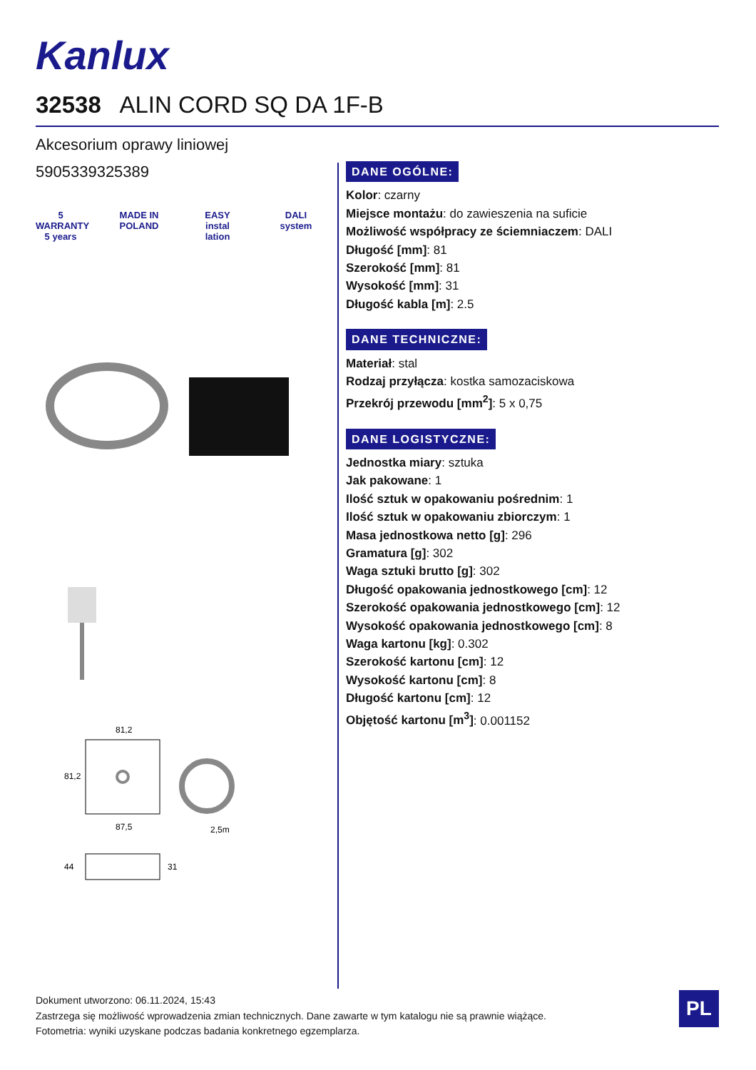Kanlux
32538 ALIN CORD SQ DA 1F-B
Akcesorium oprawy liniowej
5905339325389
5 WARRANTY 5 years
MADE IN POLAND
EASY instal lation
DALI system
81,2
87,5
2,5m
81,2
44
31
DANE OGÓLNE:
Kolor: czarny
Miejsce montażu: do zawieszenia na suficie
Możliwość współpracy ze ściemniaczem: DALI
Długość [mm]: 81
Szerokość [mm]: 81
Wysokość [mm]: 31
Długość kabla [m]: 2.5
DANE TECHNICZNE:
Materiał: stal
Rodzaj przyłącza: kostka samozaciskowa
Przekrój przewodu [mm<sup>2</sup>]: 5 x 0,75
DANE LOGISTYCZNE:
Jednostka miary: sztuka
Jak pakowane: 1
Ilość sztuk w opakowaniu pośrednim: 1
Ilość sztuk w opakowaniu zbiorczym: 1
Masa jednostkowa netto [g]: 296
Gramatura [g]: 302
Waga sztuki brutto [g]: 302
Długość opakowania jednostkowego [cm]: 12
Szerokość opakowania jednostkowego [cm]: 12
Wysokość opakowania jednostkowego [cm]: 8
Waga kartonu [kg]: 0.302
Szerokość kartonu [cm]: 12
Wysokość kartonu [cm]: 8
Długość kartonu [cm]: 12
Objętość kartonu [m<sup>3</sup>]: 0.001152
Dokument utworzono: 06.11.2024, 15:43
Zastrzega się możliwość wprowadzenia zmian technicznych. Dane zawarte w tym katalogu nie są prawnie wiążące.
Fotometria: wyniki uzyskane podczas badania konkretnego egzemplarza.
PL